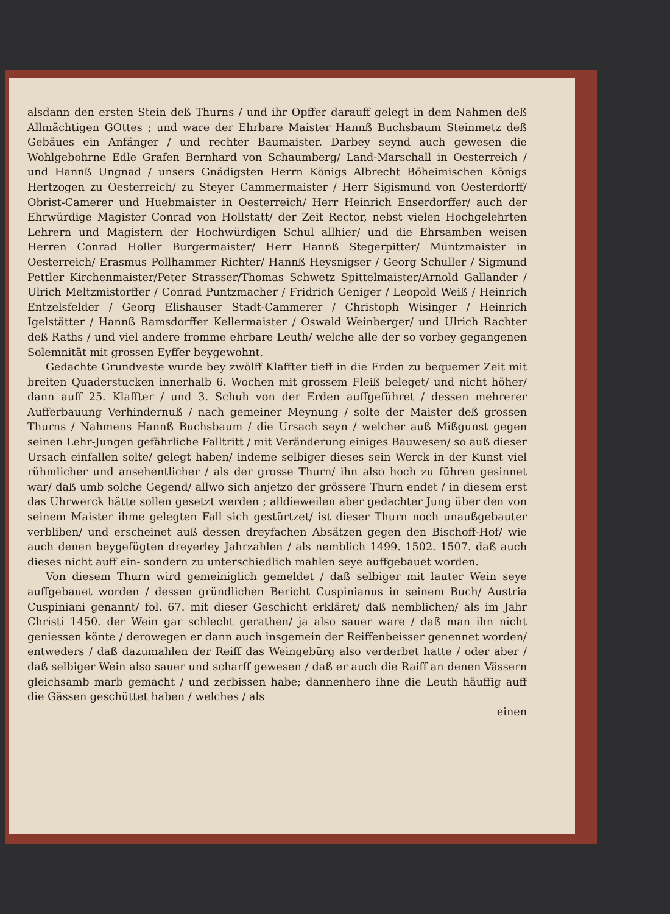alsdann den ersten Stein deß Thurns / und ihr Opffer darauff gelegt in dem Nahmen deß Allmächtigen GOttes ; und ware der Ehrbare Maister Hannß Buchsbaum Steinmetz deß Gebäues ein Anfänger / und rechter Baumaister. Darbey seynd auch gewesen die Wohlgebohrne Edle Grafen Bernhard von Schaumberg/ Land-Marschall in Oesterreich / und Hannß Ungnad / unsers Gnädigsten Herrn Königs Albrecht Böheimischen Königs Hertzogen zu Oesterreich/ zu Steyer Cammermaister / Herr Sigismund von Oesterdorff/ Obrist-Camerer und Huebmaister in Oesterreich/ Herr Heinrich Enserdorffer/ auch der Ehrwürdige Magister Conrad von Hollstatt/ der Zeit Rector, nebst vielen Hochgelehrten Lehrern und Magistern der Hochwürdigen Schul allhier/ und die Ehrsamben weisen Herren Conrad Holler Burgermaister/ Herr Hannß Stegerpitter/ Müntzmaister in Oesterreich/ Erasmus Pollhammer Richter/ Hannß Heysnigser / Georg Schuller / Sigmund Pettler Kirchenmaister/Peter Strasser/Thomas Schwetz Spittelmaister/Arnold Gallander / Ulrich Meltzmistorffer / Conrad Puntzmacher / Fridrich Geniger / Leopold Weiß / Heinrich Entzelsfelder / Georg Elishauser Stadt-Cammerer / Christoph Wisinger / Heinrich Igelstätter / Hannß Ramsdorffer Kellermaister / Oswald Weinberger/ und Ulrich Rachter deß Raths / und viel andere fromme ehrbare Leuth/ welche alle der so vorbey gegangenen Solemnität mit grossen Eyffer beygewohnt.
Gedachte Grundveste wurde bey zwölff Klaffter tieff in die Erden zu bequemer Zeit mit breiten Quaderstucken innerhalb 6. Wochen mit grossem Fleiß beleget/ und nicht höher/ dann auff 25. Klaffter / und 3. Schuh von der Erden auffgeführet / dessen mehrerer Aufferbauung Verhindernuß / nach gemeiner Meynung / solte der Maister deß grossen Thurns / Nahmens Hannß Buchsbaum / die Ursach seyn / welcher auß Mißgunst gegen seinen Lehr-Jungen gefährliche Falltritt / mit Veränderung einiges Bauwesen/ so auß dieser Ursach einfallen solte/ gelegt haben/ indeme selbiger dieses sein Werck in der Kunst viel rühmlicher und ansehentlicher / als der grosse Thurn/ ihn also hoch zu führen gesinnet war/ daß umb solche Gegend/ allwo sich anjetzo der grössere Thurn endet / in diesem erst das Uhrwerck hätte sollen gesetzt werden ; alldieweilen aber gedachter Jung über den von seinem Maister ihme gelegten Fall sich gestürtzet/ ist dieser Thurn noch unaußgebauter verbliben/ und erscheinet auß dessen dreyfachen Absätzen gegen den Bischoff-Hof/ wie auch denen beygefügten dreyerley Jahrzahlen / als nemblich 1499. 1502. 1507. daß auch dieses nicht auff ein- sondern zu unterschiedlich mahlen seye auffgebauet worden.
Von diesem Thurn wird gemeiniglich gemeldet / daß selbiger mit lauter Wein seye auffgebauet worden / dessen gründlichen Bericht Cuspinianus in seinem Buch/ Austria Cuspiniani genannt/ fol. 67. mit dieser Geschicht erkläret/ daß nemblichen/ als im Jahr Christi 1450. der Wein gar schlecht gerathen/ ja also sauer ware / daß man ihn nicht geniessen könte / derowegen er dann auch insgemein der Reiffenbeisser genennet worden/ entweders / daß dazumahlen der Reiff das Weingebürg also verderbet hatte / oder aber / daß selbiger Wein also sauer und scharff gewesen / daß er auch die Raiff an denen Vässern gleichsamb marb gemacht / und zerbissen habe; dannenhero ihne die Leuth häuffig auff die Gässen geschüttet haben / welches / als
einen